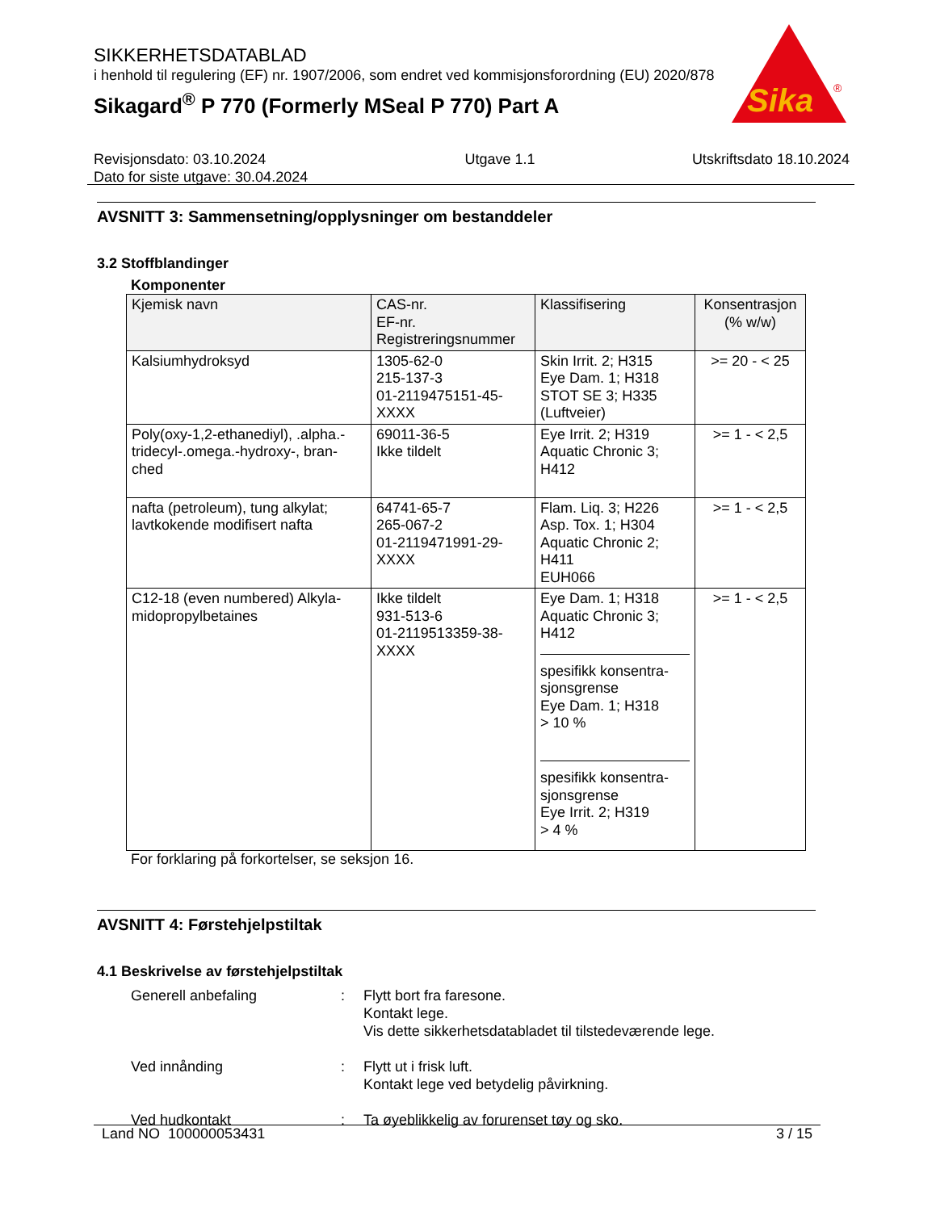SIKKERHETSDATABLAD
i henhold til regulering (EF) nr. 1907/2006, som endret ved kommisjonsforordning (EU) 2020/878
Sikagard<sup>®</sup> P 770 (Formerly MSeal P 770) Part A
Sika
®
Revisjonsdato: 03.10.2024
Dato for siste utgave: 30.04.2024
Utgave 1.1 Utskriftsdato 18.10.2024
AVSNITT 3: Sammensetning/opplysninger om bestanddeler
3.2 Stoffblandinger
Komponenter
| Kjemisk navn | CAS-nr. EF-nr. Registreringsnummer | Klassifisering | Konsentrasjon (% w/w) |
| --- | --- | --- | --- |
| Kalsiumhydroksyd | 1305-62-0 215-137-3 01-2119475151-45-XXXX | Skin Irrit. 2; H315 Eye Dam. 1; H318 STOT SE 3; H335 (Luftveier) | >= 20 - < 25 |
| Poly(oxy-1,2-ethanediyl), .alpha.-tridecyl-.omega.-hydroxy-, bran-ched | 69011-36-5 Ikke tildelt | Eye Irrit. 2; H319 Aquatic Chronic 3; H412 | >= 1 - < 2,5 |
| nafta (petroleum), tung alkylat; lavtkokende modifisert nafta | 64741-65-7 265-067-2 01-2119471991-29-XXXX | Flam. Liq. 3; H226 Asp. Tox. 1; H304 Aquatic Chronic 2; H411 EUH066 | >= 1 - < 2,5 |
| C12-18 (even numbered) Alkyla-midopropylbetaines | Ikke tildelt 931-513-6 01-2119513359-38-XXXX | Eye Dam. 1; H318 Aquatic Chronic 3; H412 spesifikk konsentra-sjonsgrense Eye Dam. 1; H318 > 10 % spesifikk konsentra-sjonsgrense Eye Irrit. 2; H319 > 4 % | >= 1 - < 2,5 |
For forklaring på forkortelser, se seksjon 16.
AVSNITT 4: Førstehjelpstiltak
4.1 Beskrivelse av førstehjelpstiltak
Generell anbefaling : Flytt bort fra faresone.
Kontakt lege.
Vis dette sikkerhetsdatabladet til tilstedeværende lege.
Ved innånding : Flytt ut i frisk luft.
Kontakt lege ved betydelig påvirkning.
Ved hudkontakt : Ta øyeblikkelig av forurenset tøy og sko.
Land NO 100000053431 3 / 15